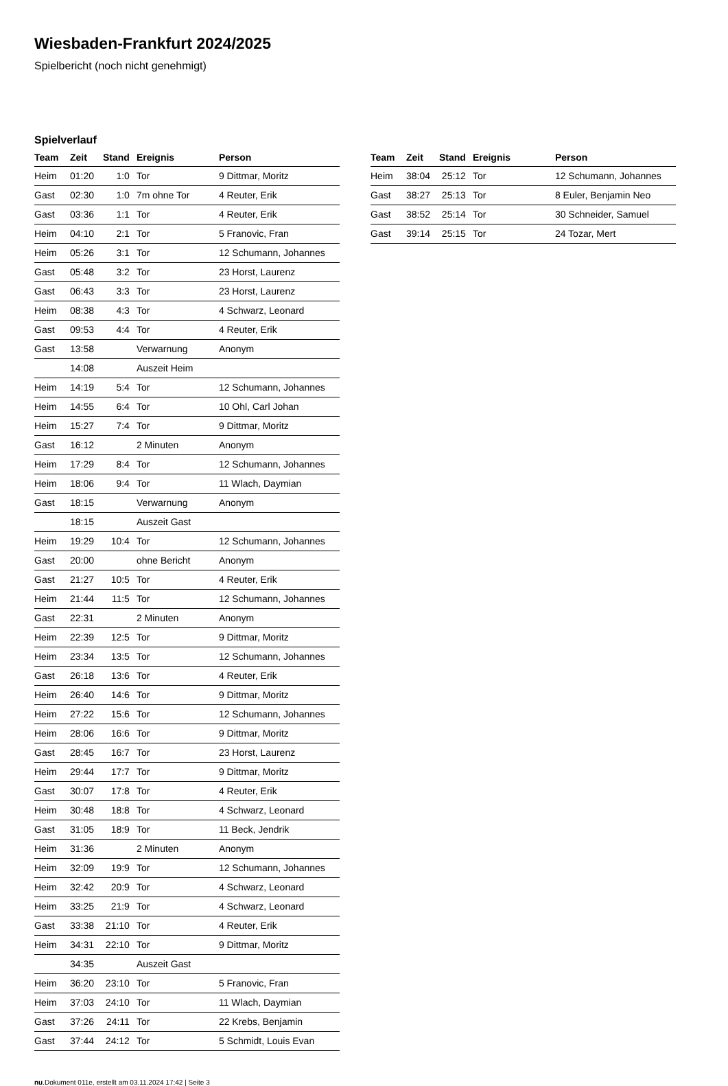Wiesbaden-Frankfurt 2024/2025
Spielbericht (noch nicht genehmigt)
Spielverlauf
| Team | Zeit | Stand | Ereignis | Person |
| --- | --- | --- | --- | --- |
| Heim | 01:20 | 1:0 | Tor | 9 Dittmar, Moritz |
| Gast | 02:30 | 1:0 | 7m ohne Tor | 4 Reuter, Erik |
| Gast | 03:36 | 1:1 | Tor | 4 Reuter, Erik |
| Heim | 04:10 | 2:1 | Tor | 5 Franovic, Fran |
| Heim | 05:26 | 3:1 | Tor | 12 Schumann, Johannes |
| Gast | 05:48 | 3:2 | Tor | 23 Horst, Laurenz |
| Gast | 06:43 | 3:3 | Tor | 23 Horst, Laurenz |
| Heim | 08:38 | 4:3 | Tor | 4 Schwarz, Leonard |
| Gast | 09:53 | 4:4 | Tor | 4 Reuter, Erik |
| Gast | 13:58 | | Verwarnung | Anonym |
| | 14:08 | | Auszeit Heim | |
| Heim | 14:19 | 5:4 | Tor | 12 Schumann, Johannes |
| Heim | 14:55 | 6:4 | Tor | 10 Ohl, Carl Johan |
| Heim | 15:27 | 7:4 | Tor | 9 Dittmar, Moritz |
| Gast | 16:12 | | 2 Minuten | Anonym |
| Heim | 17:29 | 8:4 | Tor | 12 Schumann, Johannes |
| Heim | 18:06 | 9:4 | Tor | 11 Wlach, Daymian |
| Gast | 18:15 | | Verwarnung | Anonym |
| | 18:15 | | Auszeit Gast | |
| Heim | 19:29 | 10:4 | Tor | 12 Schumann, Johannes |
| Gast | 20:00 | | ohne Bericht | Anonym |
| Gast | 21:27 | 10:5 | Tor | 4 Reuter, Erik |
| Heim | 21:44 | 11:5 | Tor | 12 Schumann, Johannes |
| Gast | 22:31 | | 2 Minuten | Anonym |
| Heim | 22:39 | 12:5 | Tor | 9 Dittmar, Moritz |
| Heim | 23:34 | 13:5 | Tor | 12 Schumann, Johannes |
| Gast | 26:18 | 13:6 | Tor | 4 Reuter, Erik |
| Heim | 26:40 | 14:6 | Tor | 9 Dittmar, Moritz |
| Heim | 27:22 | 15:6 | Tor | 12 Schumann, Johannes |
| Heim | 28:06 | 16:6 | Tor | 9 Dittmar, Moritz |
| Gast | 28:45 | 16:7 | Tor | 23 Horst, Laurenz |
| Heim | 29:44 | 17:7 | Tor | 9 Dittmar, Moritz |
| Gast | 30:07 | 17:8 | Tor | 4 Reuter, Erik |
| Heim | 30:48 | 18:8 | Tor | 4 Schwarz, Leonard |
| Gast | 31:05 | 18:9 | Tor | 11 Beck, Jendrik |
| Heim | 31:36 | | 2 Minuten | Anonym |
| Heim | 32:09 | 19:9 | Tor | 12 Schumann, Johannes |
| Heim | 32:42 | 20:9 | Tor | 4 Schwarz, Leonard |
| Heim | 33:25 | 21:9 | Tor | 4 Schwarz, Leonard |
| Gast | 33:38 | 21:10 | Tor | 4 Reuter, Erik |
| Heim | 34:31 | 22:10 | Tor | 9 Dittmar, Moritz |
| | 34:35 | | Auszeit Gast | |
| Heim | 36:20 | 23:10 | Tor | 5 Franovic, Fran |
| Heim | 37:03 | 24:10 | Tor | 11 Wlach, Daymian |
| Gast | 37:26 | 24:11 | Tor | 22 Krebs, Benjamin |
| Gast | 37:44 | 24:12 | Tor | 5 Schmidt, Louis Evan |
| Team | Zeit | Stand | Ereignis | Person |
| --- | --- | --- | --- | --- |
| Heim | 38:04 | 25:12 | Tor | 12 Schumann, Johannes |
| Gast | 38:27 | 25:13 | Tor | 8 Euler, Benjamin Neo |
| Gast | 38:52 | 25:14 | Tor | 30 Schneider, Samuel |
| Gast | 39:14 | 25:15 | Tor | 24 Tozar, Mert |
nu.Dokument 011e, erstellt am 03.11.2024 17:42 | Seite 3